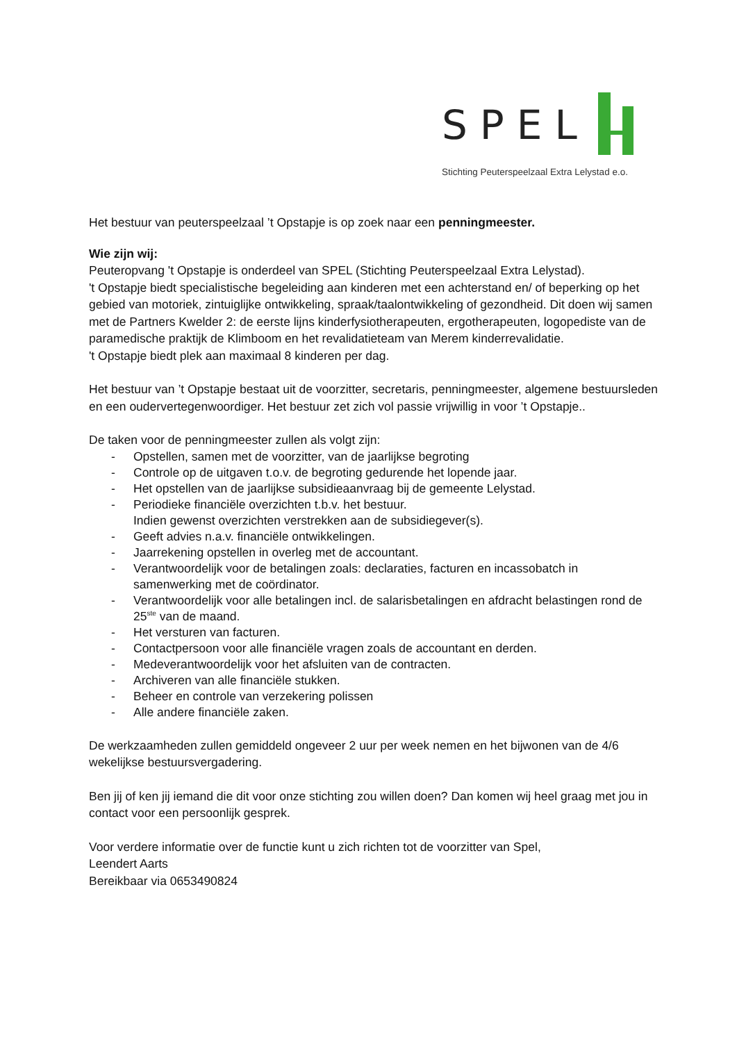SPEL
Stichting Peuterspeelzaal Extra Lelystad e.o.
Het bestuur van peuterspeelzaal ’t Opstapje is op zoek naar een penningmeester.
Wie zijn wij:
Peuteropvang 't Opstapje is onderdeel van SPEL (Stichting Peuterspeelzaal Extra Lelystad).
't Opstapje biedt specialistische begeleiding aan kinderen met een achterstand en/ of beperking op het gebied van motoriek, zintuiglijke ontwikkeling, spraak/taalontwikkeling of gezondheid. Dit doen wij samen met de Partners Kwelder 2: de eerste lijns kinderfysiotherapeuten, ergotherapeuten, logopediste van de paramedische praktijk de Klimboom en het revalidatieteam van Merem kinderrevalidatie.
't Opstapje biedt plek aan maximaal 8 kinderen per dag.
Het bestuur van ’t Opstapje bestaat uit de voorzitter, secretaris, penningmeester, algemene bestuursleden en een oudervertegenwoordiger. Het bestuur zet zich vol passie vrijwillig in voor ’t Opstapje..
De taken voor de penningmeester zullen als volgt zijn:
- Opstellen, samen met de voorzitter, van de jaarlijkse begroting
- Controle op de uitgaven t.o.v. de begroting gedurende het lopende jaar.
- Het opstellen van de jaarlijkse subsidieaanvraag bij de gemeente Lelystad.
- Periodieke financiële overzichten t.b.v. het bestuur.
Indien gewenst overzichten verstrekken aan de subsidiegever(s).
- Geeft advies n.a.v. financiële ontwikkelingen.
- Jaarrekening opstellen in overleg met de accountant.
- Verantwoordelijk voor de betalingen zoals: declaraties, facturen en incassobatch in samenwerking met de coördinator.
- Verantwoordelijk voor alle betalingen incl. de salarisbetalingen en afdracht belastingen rond de 25<sup>ste</sup> van de maand.
- Het versturen van facturen.
- Contactpersoon voor alle financiële vragen zoals de accountant en derden.
- Medeverantwoordelijk voor het afsluiten van de contracten.
- Archiveren van alle financiële stukken.
- Beheer en controle van verzekering polissen
- Alle andere financiële zaken.
De werkzaamheden zullen gemiddeld ongeveer 2 uur per week nemen en het bijwonen van de 4/6 wekelijkse bestuursvergadering.
Ben jij of ken jij iemand die dit voor onze stichting zou willen doen? Dan komen wij heel graag met jou in contact voor een persoonlijk gesprek.
Voor verdere informatie over de functie kunt u zich richten tot de voorzitter van Spel,
Leendert Aarts
Bereikbaar via 0653490824